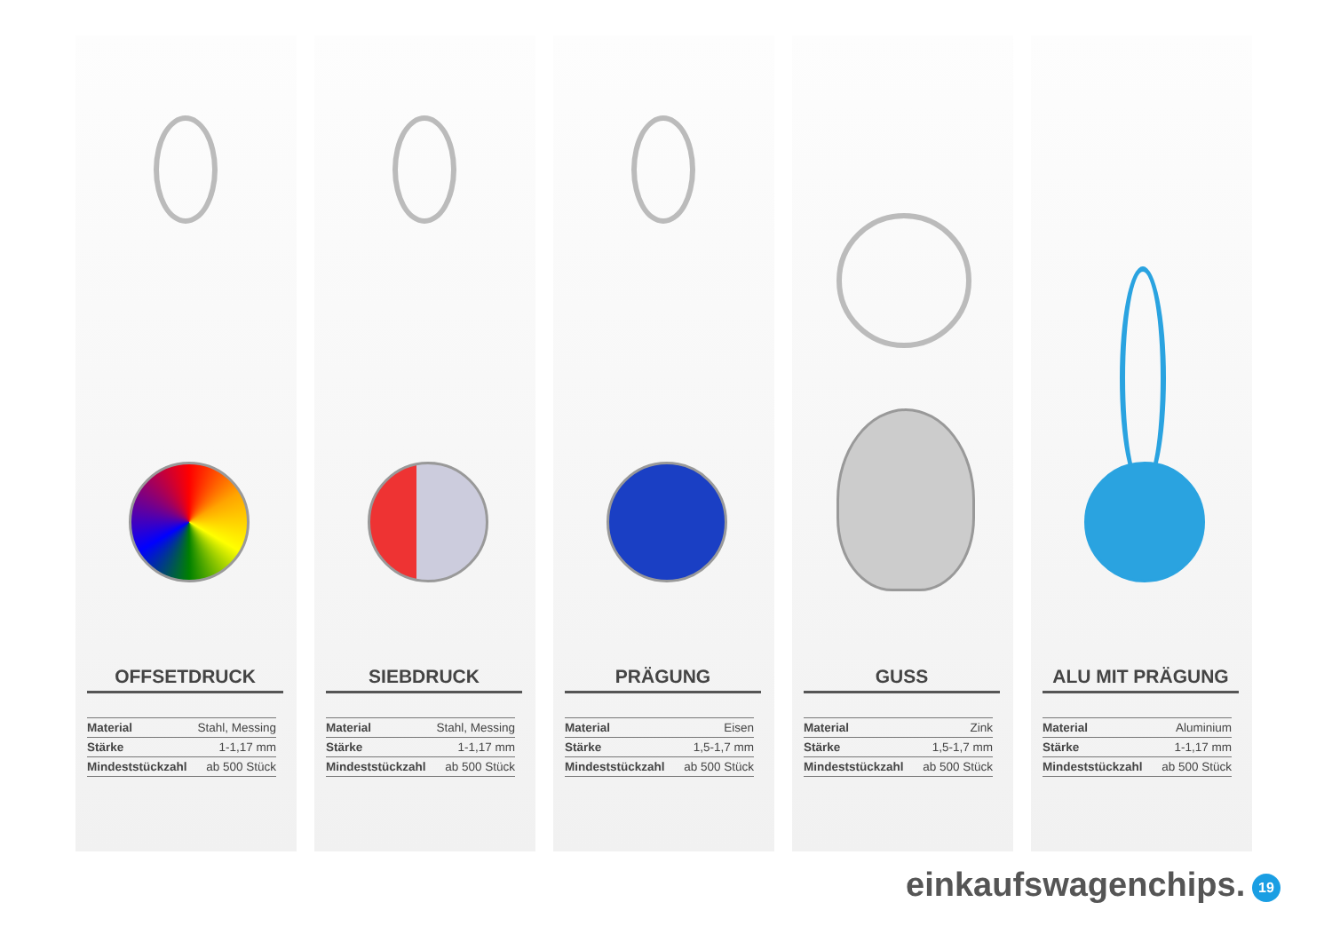OFFSETDRUCK
| Material | Stahl, Messing |
| Stärke | 1-1,17 mm |
| Mindeststückzahl | ab 500 Stück |
SIEBDRUCK
| Material | Stahl, Messing |
| Stärke | 1-1,17 mm |
| Mindeststückzahl | ab 500 Stück |
PRÄGUNG
| Material | Eisen |
| Stärke | 1,5-1,7 mm |
| Mindeststückzahl | ab 500 Stück |
GUSS
| Material | Zink |
| Stärke | 1,5-1,7 mm |
| Mindeststückzahl | ab 500 Stück |
ALU MIT PRÄGUNG
| Material | Aluminium |
| Stärke | 1-1,17 mm |
| Mindeststückzahl | ab 500 Stück |
einkaufswagenchips. 19